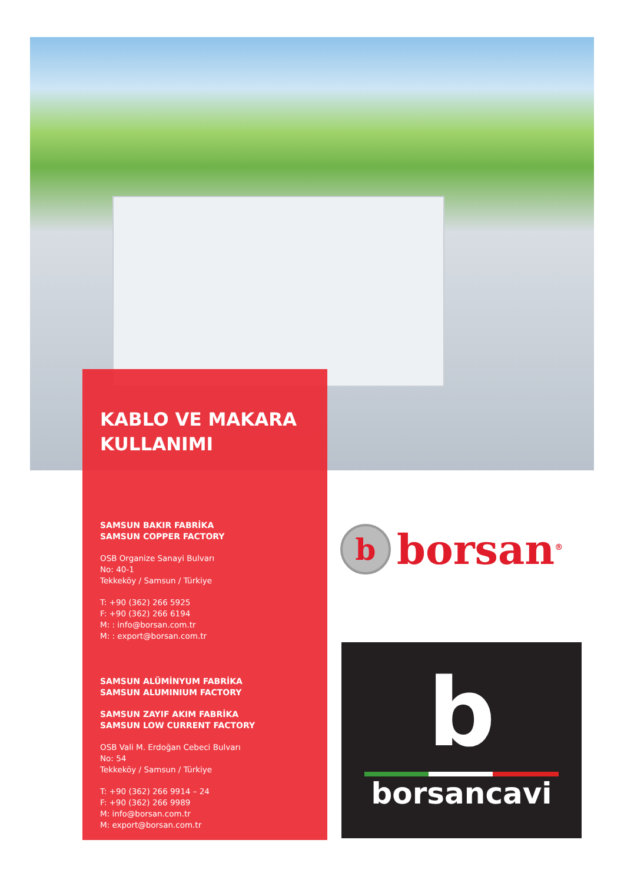KABLO VE MAKARA
KULLANIMI
SAMSUN BAKIR FABRİKA
SAMSUN COPPER FACTORY
OSB Organize Sanayi Bulvarı
No: 40-1
Tekkeköy / Samsun / Türkiye
T: +90 (362) 266 5925
F: +90 (362) 266 6194
M: : info@borsan.com.tr
M: : export@borsan.com.tr
SAMSUN ALÜMİNYUM FABRİKA
SAMSUN ALUMINIUM FACTORY
SAMSUN ZAYIF AKIM FABRİKA
SAMSUN LOW CURRENT FACTORY
OSB Vali M. Erdoğan Cebeci Bulvarı
No: 54
Tekkeköy / Samsun / Türkiye
T: +90 (362) 266 9914 – 24
F: +90 (362) 266 9989
M: info@borsan.com.tr
M: export@borsan.com.tr
b
borsan<sup>®</sup>
b
borsancavi